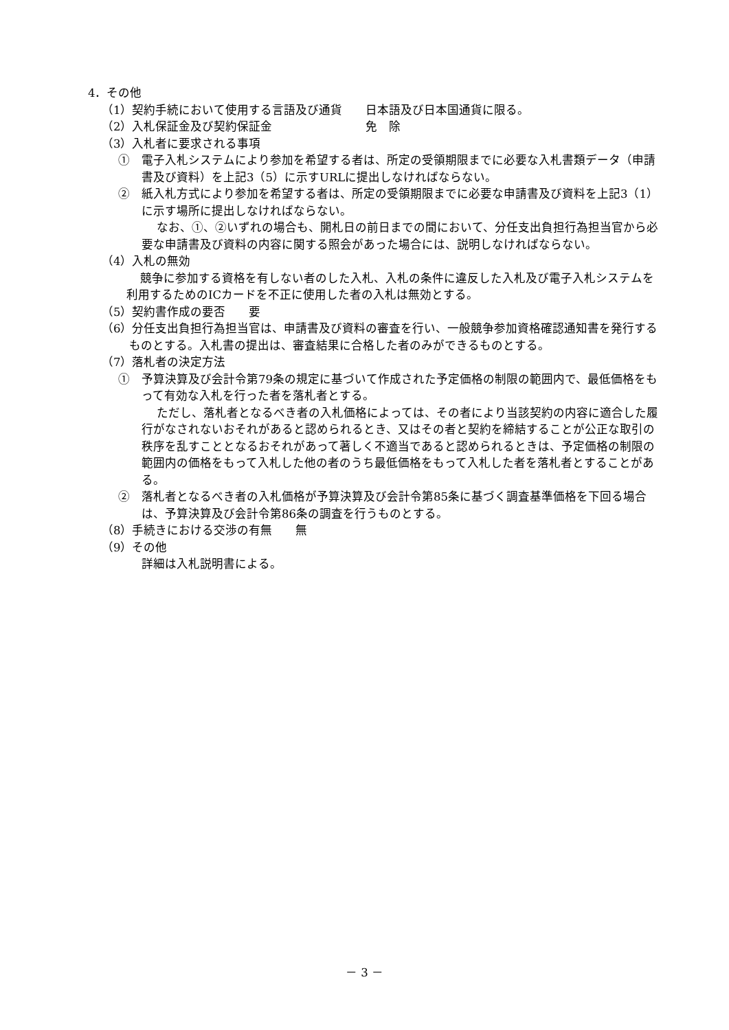4．その他
（1）契約手続において使用する言語及び通貨　　日本語及び日本国通貨に限る。
（2）入札保証金及び契約保証金　　　　　　　　免　除
（3）入札者に要求される事項
①　電子入札システムにより参加を希望する者は、所定の受領期限までに必要な入札書類データ（申請書及び資料）を上記3（5）に示すURLに提出しなければならない。
②　紙入札方式により参加を希望する者は、所定の受領期限までに必要な申請書及び資料を上記3（1）に示す場所に提出しなければならない。
なお、①、②いずれの場合も、開札日の前日までの間において、分任支出負担行為担当官から必要な申請書及び資料の内容に関する照会があった場合には、説明しなければならない。
（4）入札の無効
競争に参加する資格を有しない者のした入札、入札の条件に違反した入札及び電子入札システムを利用するためのICカードを不正に使用した者の入札は無効とする。
（5）契約書作成の要否　　要
（6）分任支出負担行為担当官は、申請書及び資料の審査を行い、一般競争参加資格確認通知書を発行するものとする。入札書の提出は、審査結果に合格した者のみができるものとする。
（7）落札者の決定方法
①　予算決算及び会計令第79条の規定に基づいて作成された予定価格の制限の範囲内で、最低価格をもって有効な入札を行った者を落札者とする。
ただし、落札者となるべき者の入札価格によっては、その者により当該契約の内容に適合した履行がなされないおそれがあると認められるとき、又はその者と契約を締結することが公正な取引の秩序を乱すこととなるおそれがあって著しく不適当であると認められるときは、予定価格の制限の範囲内の価格をもって入札した他の者のうち最低価格をもって入札した者を落札者とすることがある。
②　落札者となるべき者の入札価格が予算決算及び会計令第85条に基づく調査基準価格を下回る場合は、予算決算及び会計令第86条の調査を行うものとする。
（8）手続きにおける交渉の有無　　無
（9）その他
詳細は入札説明書による。
－ 3 －